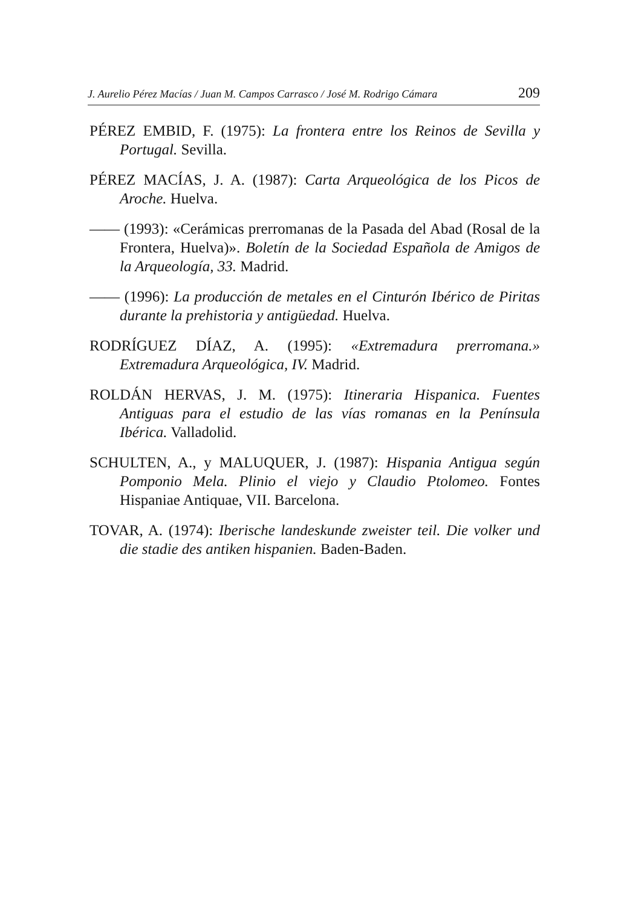J. Aurelio Pérez Macías / Juan M. Campos Carrasco / José M. Rodrigo Cámara 209
PÉREZ EMBID, F. (1975): La frontera entre los Reinos de Sevilla y Portugal. Sevilla.
PÉREZ MACÍAS, J. A. (1987): Carta Arqueológica de los Picos de Aroche. Huelva.
—— (1993): «Cerámicas prerromanas de la Pasada del Abad (Rosal de la Frontera, Huelva)». Boletín de la Sociedad Española de Amigos de la Arqueología, 33. Madrid.
—— (1996): La producción de metales en el Cinturón Ibérico de Piritas durante la prehistoria y antigüedad. Huelva.
RODRÍGUEZ DÍAZ, A. (1995): «Extremadura prerromana.» Extremadura Arqueológica, IV. Madrid.
ROLDÁN HERVAS, J. M. (1975): Itineraria Hispanica. Fuentes Antiguas para el estudio de las vías romanas en la Península Ibérica. Valladolid.
SCHULTEN, A., y MALUQUER, J. (1987): Hispania Antigua según Pomponio Mela. Plinio el viejo y Claudio Ptolomeo. Fontes Hispaniae Antiquae, VII. Barcelona.
TOVAR, A. (1974): Iberische landeskunde zweister teil. Die volker und die stadie des antiken hispanien. Baden-Baden.